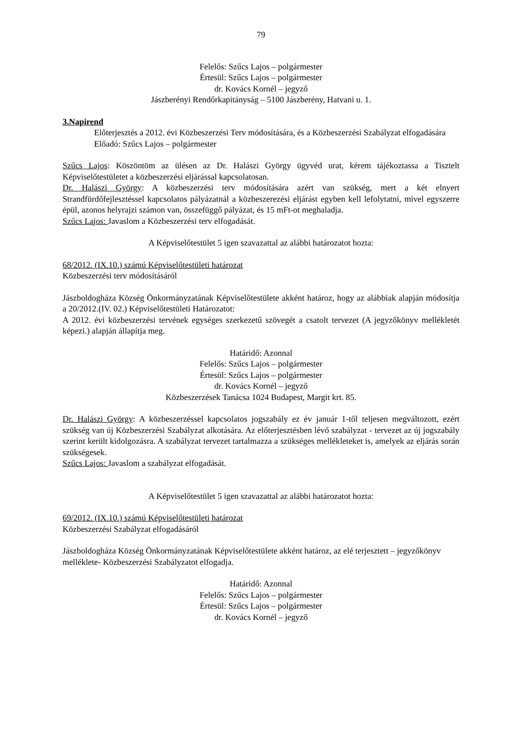79
Felelős: Szűcs Lajos – polgármester
Értesül: Szűcs Lajos – polgármester
dr. Kovács Kornél – jegyző
Jászberényi Rendőrkapitányság – 5100 Jászberény, Hatvani u. 1.
3.Napirend
Előterjesztés a 2012. évi Közbeszerzési Terv módosítására, és a Közbeszerzési Szabályzat elfogadására
Előadó: Szűcs Lajos – polgármester
Szűcs Lajos: Köszöntöm az ülésen az Dr. Halászi György ügyvéd urat, kérem tájékoztassa a Tisztelt Képviselőtestületet a közbeszerzési eljárással kapcsolatosan.
Dr. Halászi György: A közbeszerzési terv módosítására azért van szükség, mert a két elnyert Strandfürdőfejlesztéssel kapcsolatos pályázatnál a közbeszerezési eljárást egyben kell lefolytatni, mivel egyszerre épül, azonos helyrajzi számon van, összefüggő pályázat, és 15 mFt-ot meghaladja.
Szűcs Lajos: Javaslom a Közbeszerzési terv elfogadását.
A Képviselőtestület 5 igen szavazattal az alábbi határozatot hozta:
68/2012. (IX.10.) számú Képviselőtestületi határozat
Közbeszerzési terv módosításáról
Jászboldogháza Község Önkormányzatának Képviselőtestülete akként határoz, hogy az alábbiak alapján módosítja a 20/2012.(IV. 02.) Képviselőtestületi Határozatot:
A 2012. évi közbeszerzési tervének egységes szerkezetű szövegét a csatolt tervezet (A jegyzőkönyv mellékletét képezi.) alapján állapítja meg.
Határidő: Azonnal
Felelős: Szűcs Lajos – polgármester
Értesül: Szűcs Lajos – polgármester
dr. Kovács Kornél – jegyző
Közbeszerzések Tanácsa 1024 Budapest, Margit krt. 85.
Dr. Halászi György: A közbeszerzéssel kapcsolatos jogszabály ez év január 1-től teljesen megváltozott, ezért szükség van új Közbeszerzési Szabályzat alkotására. Az előterjesztésben lévő szabályzat - tervezet az új jogszabály szerint került kidolgozásra. A szabályzat tervezet tartalmazza a szükséges mellékleteket is, amelyek az eljárás során szükségesek.
Szűcs Lajos: Javaslom a szabályzat elfogadását.
A Képviselőtestület 5 igen szavazattal az alábbi határozatot hozta:
69/2012. (IX.10.) számú Képviselőtestületi határozat
Közbeszerzési Szabályzat elfogadásáról
Jászboldogháza Község Önkormányzatának Képviselőtestülete akként határoz, az elé terjesztett – jegyzőkönyv melléklete- Közbeszerzési Szabályzatot elfogadja.
Határidő: Azonnal
Felelős: Szűcs Lajos – polgármester
Értesül: Szűcs Lajos – polgármester
dr. Kovács Kornél – jegyző